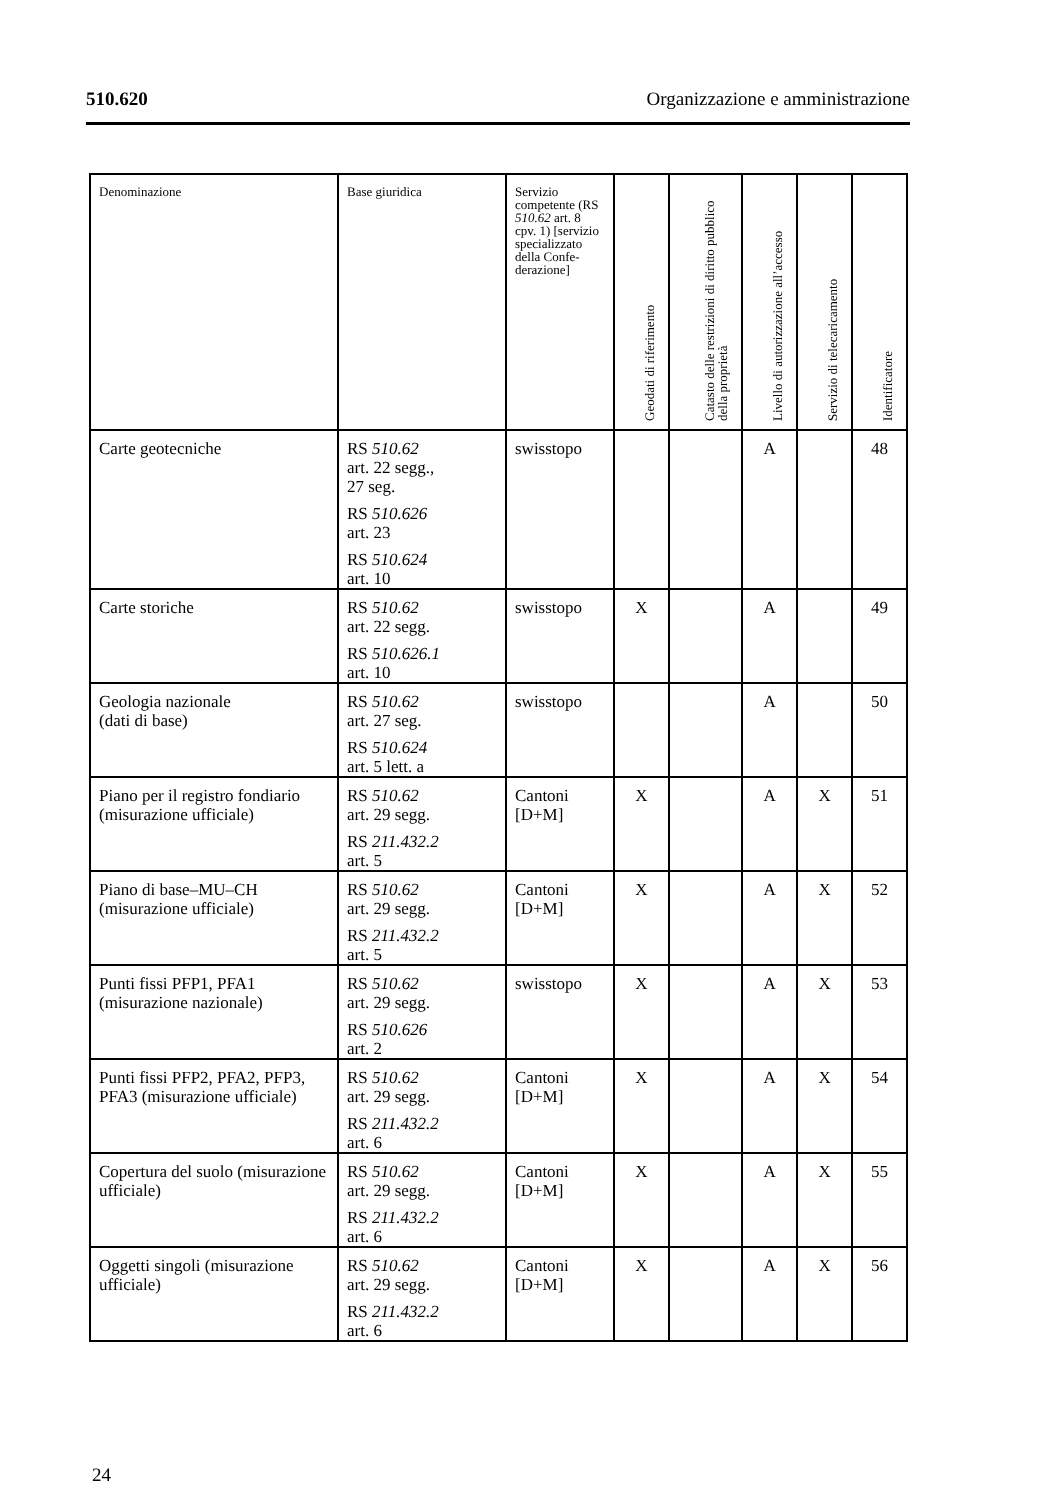510.620 Organizzazione e amministrazione
| Denominazione | Base giuridica | Servizio competente (RS 510.62 art. 8 cpv. 1) [servizio specializzato della Confe-derazione] | Geodati di riferimento | Catasto delle restrizioni di diritto pubblico della proprietà | Livello di autorizzazione all’accesso | Servizio di telecaricamento | Identificatore |
| --- | --- | --- | --- | --- | --- | --- | --- |
| Carte geotecniche | RS 510.62 art. 22 segg., 27 seg. RS 510.626 art. 23 RS 510.624 art. 10 | swisstopo | | | A | | 48 |
| Carte storiche | RS 510.62 art. 22 segg. RS 510.626.1 art. 10 | swisstopo | X | | A | | 49 |
| Geologia nazionale (dati di base) | RS 510.62 art. 27 seg. RS 510.624 art. 5 lett. a | swisstopo | | | A | | 50 |
| Piano per il registro fondiario (misurazione ufficiale) | RS 510.62 art. 29 segg. RS 211.432.2 art. 5 | Cantoni [D+M] | X | | A | X | 51 |
| Piano di base–MU–CH (misurazione ufficiale) | RS 510.62 art. 29 segg. RS 211.432.2 art. 5 | Cantoni [D+M] | X | | A | X | 52 |
| Punti fissi PFP1, PFA1 (misurazione nazionale) | RS 510.62 art. 29 segg. RS 510.626 art. 2 | swisstopo | X | | A | X | 53 |
| Punti fissi PFP2, PFA2, PFP3, PFA3 (misurazione ufficiale) | RS 510.62 art. 29 segg. RS 211.432.2 art. 6 | Cantoni [D+M] | X | | A | X | 54 |
| Copertura del suolo (misurazione ufficiale) | RS 510.62 art. 29 segg. RS 211.432.2 art. 6 | Cantoni [D+M] | X | | A | X | 55 |
| Oggetti singoli (misurazione ufficiale) | RS 510.62 art. 29 segg. RS 211.432.2 art. 6 | Cantoni [D+M] | X | | A | X | 56 |
24